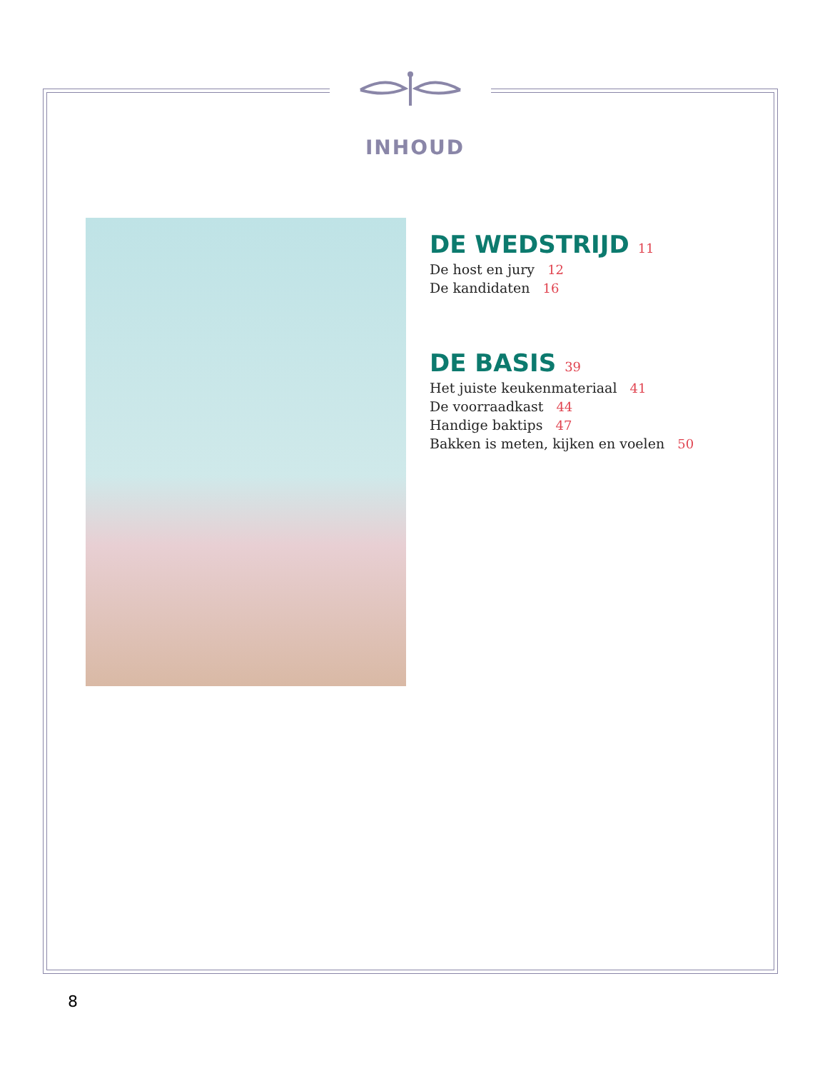INHOUD
DE WEDSTRIJD 11
De host en jury 12
De kandidaten 16
DE BASIS 39
Het juiste keukenmateriaal 41
De voorraadkast 44
Handige baktips 47
Bakken is meten, kijken en voelen 50
8